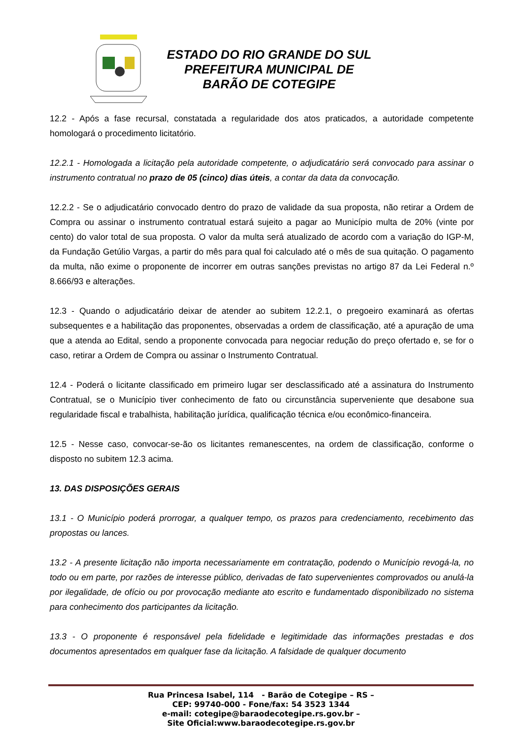ESTADO DO RIO GRANDE DO SUL
PREFEITURA MUNICIPAL DE
BARÃO DE COTEGIPE
12.2 - Após a fase recursal, constatada a regularidade dos atos praticados, a autoridade competente homologará o procedimento licitatório.
12.2.1 - Homologada a licitação pela autoridade competente, o adjudicatário será convocado para assinar o instrumento contratual no prazo de 05 (cinco) dias úteis, a contar da data da convocação.
12.2.2 - Se o adjudicatário convocado dentro do prazo de validade da sua proposta, não retirar a Ordem de Compra ou assinar o instrumento contratual estará sujeito a pagar ao Município multa de 20% (vinte por cento) do valor total de sua proposta. O valor da multa será atualizado de acordo com a variação do IGP-M, da Fundação Getúlio Vargas, a partir do mês para qual foi calculado até o mês de sua quitação. O pagamento da multa, não exime o proponente de incorrer em outras sanções previstas no artigo 87 da Lei Federal n.º 8.666/93 e alterações.
12.3 - Quando o adjudicatário deixar de atender ao subitem 12.2.1, o pregoeiro examinará as ofertas subsequentes e a habilitação das proponentes, observadas a ordem de classificação, até a apuração de uma que a atenda ao Edital, sendo a proponente convocada para negociar redução do preço ofertado e, se for o caso, retirar a Ordem de Compra ou assinar o Instrumento Contratual.
12.4 - Poderá o licitante classificado em primeiro lugar ser desclassificado até a assinatura do Instrumento Contratual, se o Município tiver conhecimento de fato ou circunstância superveniente que desabone sua regularidade fiscal e trabalhista, habilitação jurídica, qualificação técnica e/ou econômico-financeira.
12.5 - Nesse caso, convocar-se-ão os licitantes remanescentes, na ordem de classificação, conforme o disposto no subitem 12.3 acima.
13. DAS DISPOSIÇÕES GERAIS
13.1 - O Município poderá prorrogar, a qualquer tempo, os prazos para credenciamento, recebimento das propostas ou lances.
13.2 - A presente licitação não importa necessariamente em contratação, podendo o Município revogá-la, no todo ou em parte, por razões de interesse público, derivadas de fato supervenientes comprovados ou anulá-la por ilegalidade, de ofício ou por provocação mediante ato escrito e fundamentado disponibilizado no sistema para conhecimento dos participantes da licitação.
13.3 - O proponente é responsável pela fidelidade e legitimidade das informações prestadas e dos documentos apresentados em qualquer fase da licitação. A falsidade de qualquer documento
Rua Princesa Isabel, 114 - Barão de Cotegipe – RS –
CEP: 99740-000 - Fone/fax: 54 3523 1344
e-mail: cotegipe@baraodecotegipe.rs.gov.br –
Site Oficial:www.baraodecotegipe.rs.gov.br